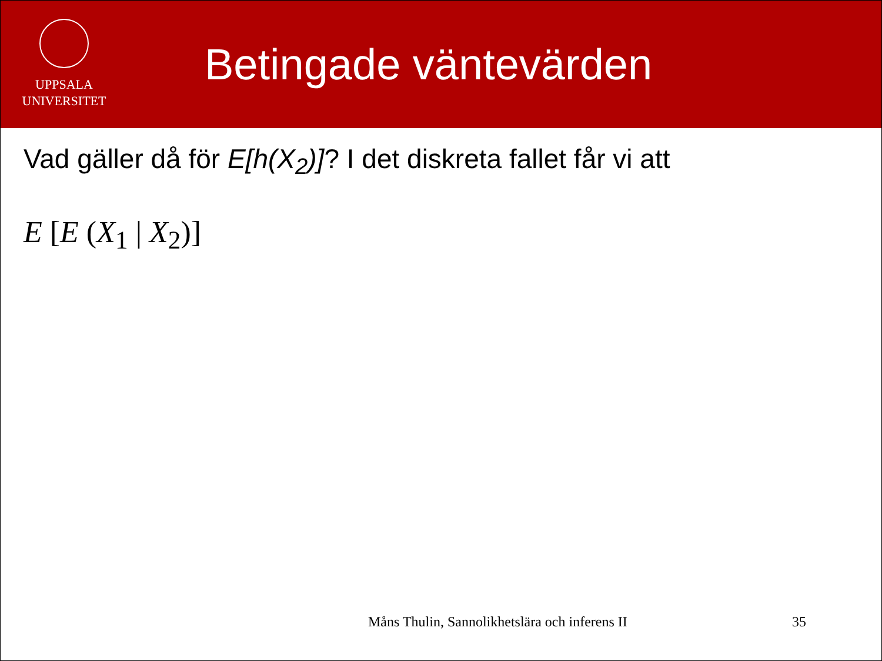UPPSALA
UNIVERSITET
Betingade väntevärden
Vad gäller då för E[h(X<sub>2</sub>)]? I det diskreta fallet får vi att
E [E (X<sub>1</sub> | X<sub>2</sub>)]
Måns Thulin, Sannolikhetslära och inferens II
35